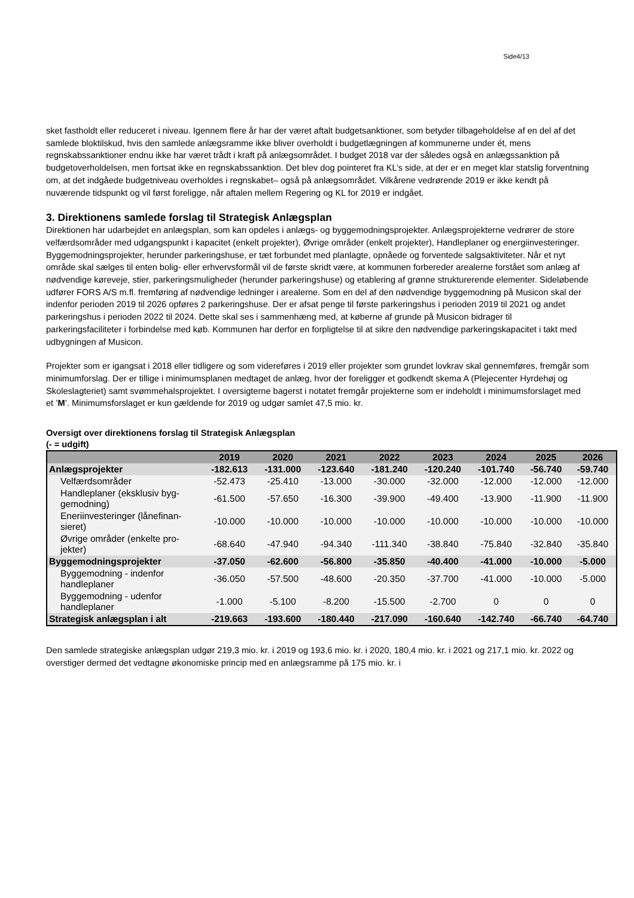Side4/13
sket fastholdt eller reduceret i niveau. Igennem flere år har der været aftalt budgetsanktioner, som betyder tilbagehol­delse af en del af det samlede bloktilskud, hvis den samlede anlægsramme ikke bliver overholdt i budgetlægningen af kommunerne under ét, mens regnskabssanktioner endnu ikke har været trådt i kraft på anlægsområdet. I budget 2018 var der således også en anlægssanktion på budgetoverholdelsen, men fortsat ikke en regnskabssanktion. Det blev dog pointeret fra KL’s side, at der er en meget klar statslig forventning om, at det indgåede budgetniveau overholdes i regnskabet– også på anlægsområdet. Vilkårene vedrørende 2019 er ikke kendt på nuværende tidspunkt og vil først foreligge, når aftalen mellem Regering og KL for 2019 er indgået.
3. Direktionens samlede forslag til Strategisk Anlægsplan
Direktionen har udarbejdet en anlægsplan, som kan opdeles i anlægs- og byggemodningsprojekter. Anlægsprojekter­ne vedrører de store velfærdsområder med udgangspunkt i kapacitet (enkelt projekter), Øvrige områder (enkelt projek­ter), Handleplaner og energiinvesteringer. Byggemodningsprojekter, herunder parkeringshuse, er tæt forbundet med planlagte, opnåede og forventede salgsaktiviteter. Når et nyt område skal sælges til enten bolig- eller erhvervsformål vil de første skridt være, at kommunen forbereder arealerne forstået som anlæg af nødvendige køreveje, stier, parke­ringsmuligheder (herunder parkeringshuse) og etablering af grønne strukturerende elementer. Sideløbende udfører FORS A/S m.fl. fremføring af nødvendige ledninger i arealerne. Som en del af den nødvendige byggemodning på Musicon skal der indenfor perioden 2019 til 2026 opføres 2 parkeringshuse. Der er afsat penge til første parkeringshus i perioden 2019 til 2021 og andet parkeringshus i perioden 2022 til 2024. Dette skal ses i sammenhæng med, at kø­berne af grunde på Musicon bidrager til parkeringsfaciliteter i forbindelse med køb. Kommunen har derfor en forpligtel­se til at sikre den nødvendige parkeringskapacitet i takt med udbygningen af Musicon.
Projekter som er igangsat i 2018 eller tidligere og som videreføres i 2019 eller projekter som grundet lovkrav skal gen­nemføres, fremgår som minimumforslag. Der er tillige i minimumsplanen medtaget de anlæg, hvor der foreligger et godkendt skema A (Plejecenter Hyrdehøj og Skoleslagteriet) samt svømmehalsprojektet. I oversigterne bagerst i nota­tet fremgår projekterne som er indeholdt i minimumsforslaget med et ’M’. Minimumsforslaget er kun gældende for 2019 og udgør samlet 47,5 mio. kr.
Oversigt over direktionens forslag til Strategisk Anlægsplan
(- = udgift)
| | 2019 | 2020 | 2021 | 2022 | 2023 | 2024 | 2025 | 2026 |
| --- | --- | --- | --- | --- | --- | --- | --- | --- |
| Anlægsprojekter | -182.613 | -131.000 | -123.640 | -181.240 | -120.240 | -101.740 | -56.740 | -59.740 |
| Velfærdsområder | -52.473 | -25.410 | -13.000 | -30.000 | -32.000 | -12.000 | -12.000 | -12.000 |
| Handleplaner (eksklusiv byg­gemodning) | -61.500 | -57.650 | -16.300 | -39.900 | -49.400 | -13.900 | -11.900 | -11.900 |
| Eneriinvesteringer (lånefinan­sieret) | -10.000 | -10.000 | -10.000 | -10.000 | -10.000 | -10.000 | -10.000 | -10.000 |
| Øvrige områder (enkelte pro­jekter) | -68.640 | -47.940 | -94.340 | -111.340 | -38.840 | -75.840 | -32.840 | -35.840 |
| Byggemodningsprojekter | -37.050 | -62.600 | -56.800 | -35.850 | -40.400 | -41.000 | -10.000 | -5.000 |
| Byggemodning - indenfor handleplaner | -36.050 | -57.500 | -48.600 | -20.350 | -37.700 | -41.000 | -10.000 | -5.000 |
| Byggemodning - udenfor handleplaner | -1.000 | -5.100 | -8.200 | -15.500 | -2.700 | 0 | 0 | 0 |
| Strategisk anlægsplan i alt | -219.663 | -193.600 | -180.440 | -217.090 | -160.640 | -142.740 | -66.740 | -64.740 |
Den samlede strategiske anlægsplan udgør 219,3 mio. kr. i 2019 og 193,6 mio. kr. i 2020, 180,4 mio. kr. i 2021 og 217,1 mio. kr. 2022 og overstiger dermed det vedtagne økonomiske princip med en anlægsramme på 175 mio. kr. i